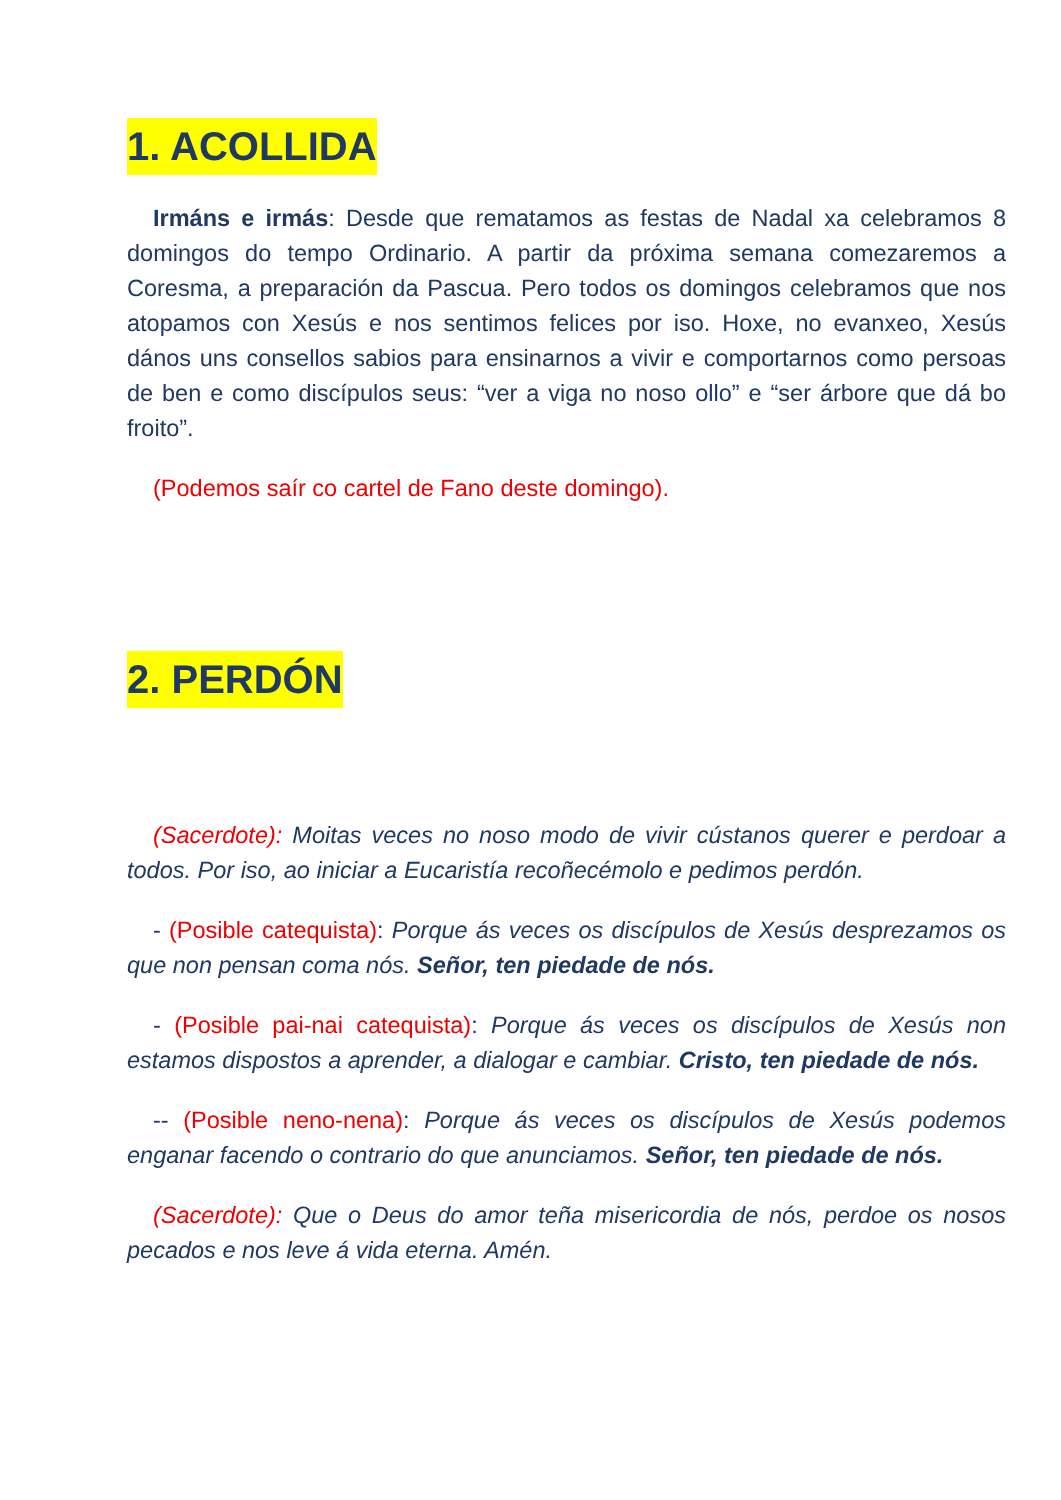1. ACOLLIDA
Irmáns e irmás: Desde que rematamos as festas de Nadal xa celebramos 8 domingos do tempo Ordinario. A partir da próxima semana comezaremos a Coresma, a preparación da Pascua. Pero todos os domingos celebramos que nos atopamos con Xesús e nos sentimos felices por iso. Hoxe, no evanxeo, Xesús dános uns consellos sabios para ensinarnos a vivir e comportarnos como persoas de ben e como discípulos seus: “ver a viga no noso ollo” e “ser árbore que dá bo froito”.
(Podemos saír co cartel de Fano deste domingo).
2. PERDÓN
(Sacerdote): Moitas veces no noso modo de vivir cústanos querer e perdoar a todos. Por iso, ao iniciar a Eucaristía recoñecémolo e pedimos perdón.
- (Posible catequista): Porque ás veces os discípulos de Xesús desprezamos os que non pensan coma nós. Señor, ten piedade de nós.
- (Posible pai-nai catequista): Porque ás veces os discípulos de Xesús non estamos dispostos a aprender, a dialogar e cambiar. Cristo, ten piedade de nós.
-- (Posible neno-nena): Porque ás veces os discípulos de Xesús podemos enganar facendo o contrario do que anunciamos. Señor, ten piedade de nós.
(Sacerdote): Que o Deus do amor teña misericordia de nós, perdoe os nosos pecados e nos leve á vida eterna. Amén.